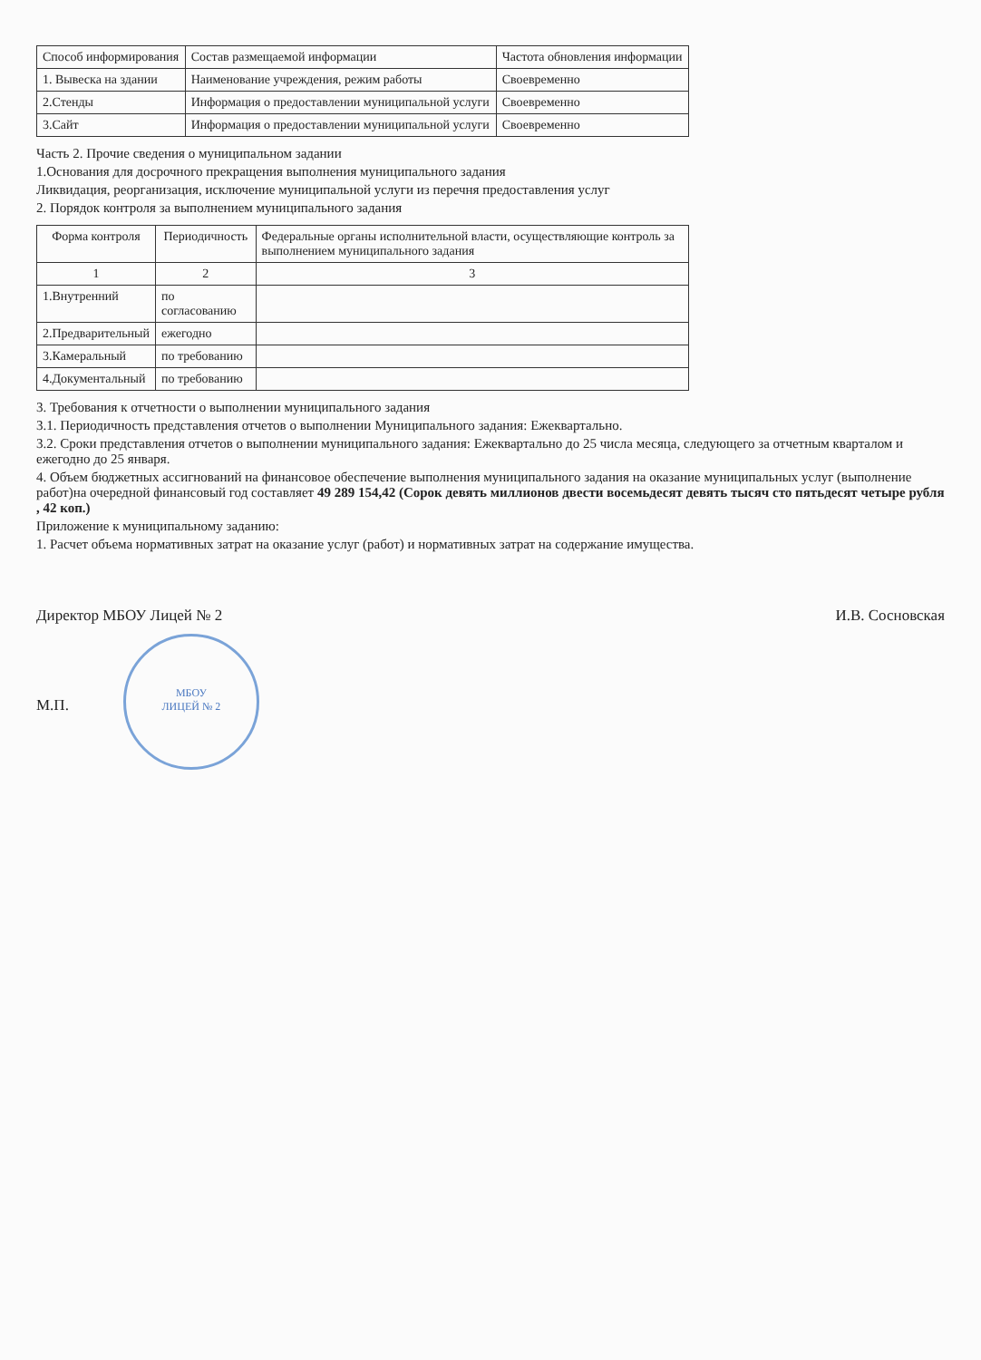| Способ информирования | Состав размещаемой информации | Частота обновления информации |
| --- | --- | --- |
| 1. Вывеска на здании | Наименование учреждения, режим работы | Своевременно |
| 2.Стенды | Информация о предоставлении муниципальной услуги | Своевременно |
| 3.Сайт | Информация о предоставлении муниципальной услуги | Своевременно |
Часть 2. Прочие сведения о муниципальном задании
1.Основания для досрочного прекращения выполнения муниципального задания
Ликвидация, реорганизация, исключение муниципальной услуги из перечня предоставления услуг
2. Порядок контроля за выполнением муниципального задания
| Форма контроля | Периодичность | Федеральные органы исполнительной власти, осуществляющие контроль за выполнением муниципального задания |
| --- | --- | --- |
| 1 | 2 | 3 |
| 1.Внутренний | по согласованию | |
| 2.Предварительный | ежегодно | |
| 3.Камеральный | по требованию | |
| 4.Документальный | по требованию | |
3. Требования к отчетности о выполнении муниципального задания
3.1. Периодичность представления отчетов о выполнении Муниципального задания: Ежеквартально.
3.2. Сроки представления отчетов о выполнении муниципального задания: Ежеквартально до 25 числа месяца, следующего за отчетным кварталом и ежегодно до 25 января.
4. Объем бюджетных ассигнований на финансовое обеспечение выполнения муниципального задания на оказание муниципальных услуг (выполнение работ)на очередной финансовый год составляет 49 289 154,42 (Сорок девять миллионов двести восемьдесят девять тысяч сто пятьдесят четыре рубля , 42 коп.)
Приложение к муниципальному заданию:
1. Расчет объема нормативных затрат на оказание услуг (работ) и нормативных затрат на содержание имущества.
Директор МБОУ Лицей № 2 И.В. Сосновская
М.П. МБОУ
ЛИЦЕЙ № 2